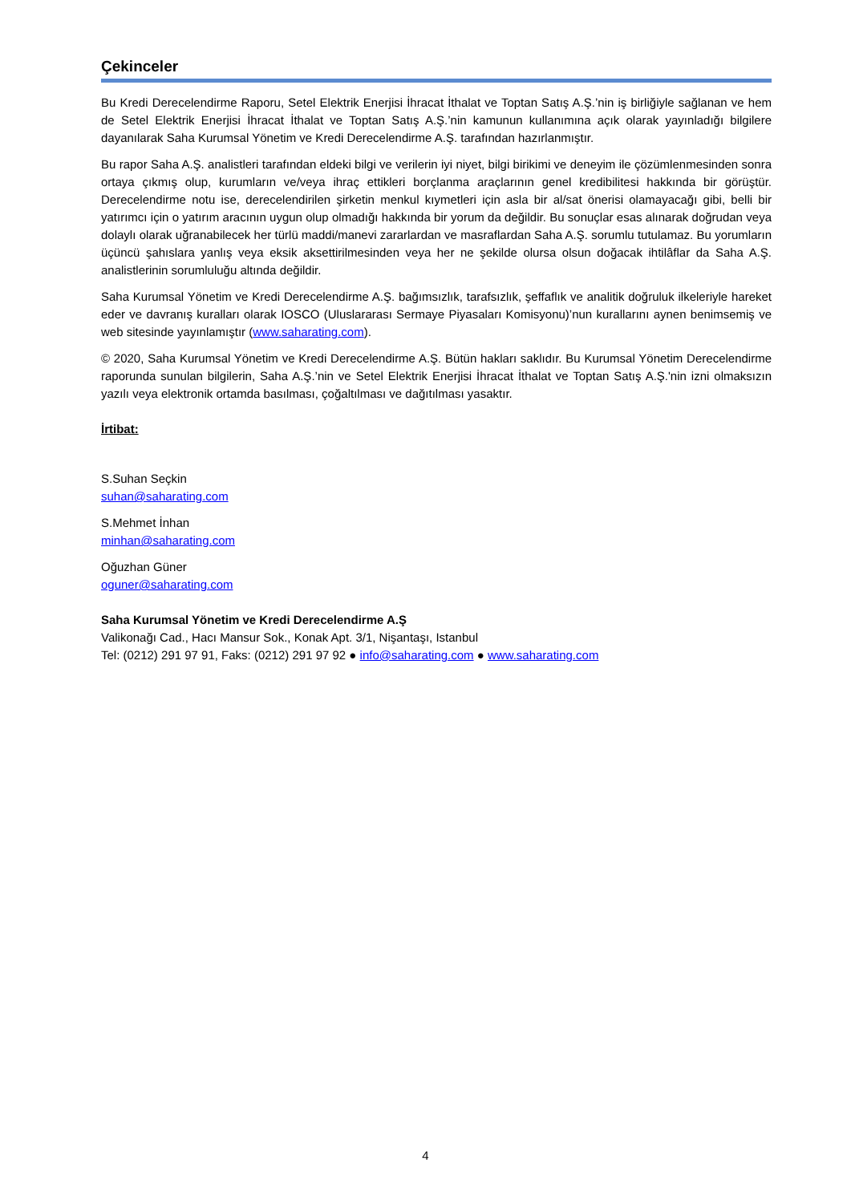Çekinceler
Bu Kredi Derecelendirme Raporu, Setel Elektrik Enerjisi İhracat İthalat ve Toptan Satış A.Ş.’nin iş birliğiyle sağlanan ve hem de Setel Elektrik Enerjisi İhracat İthalat ve Toptan Satış A.Ş.’nin kamunun kullanımına açık olarak yayınladığı bilgilere dayanılarak Saha Kurumsal Yönetim ve Kredi Derecelendirme A.Ş. tarafından hazırlanmıştır.
Bu rapor Saha A.Ş. analistleri tarafından eldeki bilgi ve verilerin iyi niyet, bilgi birikimi ve deneyim ile çözümlenmesinden sonra ortaya çıkmış olup, kurumların ve/veya ihraç ettikleri borçlanma araçlarının genel kredibilitesi hakkında bir görüştür. Derecelendirme notu ise, derecelendirilen şirketin menkul kıymetleri için asla bir al/sat önerisi olamayacağı gibi, belli bir yatırımcı için o yatırım aracının uygun olup olmadığı hakkında bir yorum da değildir. Bu sonuçlar esas alınarak doğrudan veya dolaylı olarak uğranabilecek her türlü maddi/manevi zararlardan ve masraflardan Saha A.Ş. sorumlu tutulamaz. Bu yorumların üçüncü şahıslara yanlış veya eksik aksettirilmesinden veya her ne şekilde olursa olsun doğacak ihtilâflar da Saha A.Ş. analistlerinin sorumluluğu altında değildir.
Saha Kurumsal Yönetim ve Kredi Derecelendirme A.Ş. bağımsızlık, tarafsızlık, şeffaflık ve analitik doğruluk ilkeleriyle hareket eder ve davranış kuralları olarak IOSCO (Uluslararası Sermaye Piyasaları Komisyonu)’nun kurallarını aynen benimsemiş ve web sitesinde yayınlamıştır (www.saharating.com).
© 2020, Saha Kurumsal Yönetim ve Kredi Derecelendirme A.Ş. Bütün hakları saklıdır. Bu Kurumsal Yönetim Derecelendirme raporunda sunulan bilgilerin, Saha A.Ş.’nin ve Setel Elektrik Enerjisi İhracat İthalat ve Toptan Satış A.Ş.'nin izni olmaksızın yazılı veya elektronik ortamda basılması, çoğaltılması ve dağıtılması yasaktır.
İrtibat:
S.Suhan Seçkin
suhan@saharating.com
S.Mehmet İnhan
minhan@saharating.com
Oğuzhan Güner
oguner@saharating.com
Saha Kurumsal Yönetim ve Kredi Derecelendirme A.Ş
Valikonağı Cad., Hacı Mansur Sok., Konak Apt. 3/1, Nişantaşı, Istanbul
Tel: (0212) 291 97 91, Faks: (0212) 291 97 92 ● info@saharating.com ● www.saharating.com
4